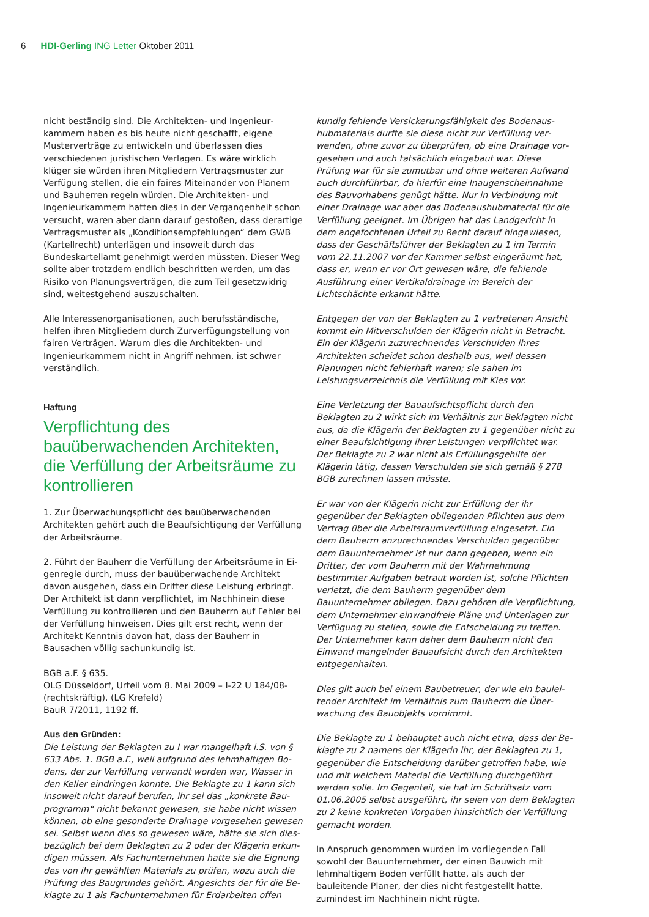6 HDI-Gerling ING Letter Oktober 2011
nicht beständig sind. Die Architekten- und Ingenieur­kammern haben es bis heute nicht geschafft, eigene Muster­verträge zu entwickeln und überlassen dies verschiedenen ju­ristischen Verlagen. Es wäre wirklich klüger sie würden ihren Mitgliedern Vertragsmuster zur Verfügung stellen, die ein faires Miteinander von Planern und Bauherren regeln wür­den. Die Architekten- und Ingenieurkammern hatten dies in der Vergangenheit schon versucht, waren aber dann darauf gestoßen, dass derartige Vertragsmuster als „Konditions­empfehlungen“ dem GWB (Kartellrecht) unterlägen und insoweit durch das Bundeskartellamt genehmigt werden müssten. Dieser Weg sollte aber trotzdem endlich be­schritten werden, um das Risiko von Planungsverträgen, die zum Teil gesetzwidrig sind, weitestgehend auszuschalten.
Alle Interessenorganisationen, auch berufsständische, helfen ihren Mitgliedern durch Zurverfügungstellung von fairen Ver­trägen. Warum dies die Architekten- und Ingenieurkammern nicht in Angriff nehmen, ist schwer verständlich.
Haftung
Verpflichtung des bauüberwachenden Architekten, die Verfüllung der Arbeitsräume zu kontrollieren
1. Zur Überwachungspflicht des bauüberwachenden Architekten gehört auch die Beaufsichtigung der Verfüllung der Arbeitsräume.
2. Führt der Bauherr die Verfüllung der Arbeitsräume in Ei­genregie durch, muss der bauüberwachende Architekt davon ausgehen, dass ein Dritter diese Leistung erbringt. Der Archi­tekt ist dann verpflichtet, im Nachhinein diese Verfüllung zu kontrollieren und den Bauherrn auf Fehler bei der Verfüllung hinweisen. Dies gilt erst recht, wenn der Architekt Kenntnis davon hat, dass der Bauherr in Bausachen völlig sachun­kundig ist.
BGB a.F. § 635.
OLG Düsseldorf, Urteil vom 8. Mai 2009 – I-22 U 184/08- (rechtskräftig). (LG Krefeld)
BauR 7/2011, 1192 ff.
Aus den Gründen:
Die Leistung der Beklagten zu I war mangelhaft i.S. von § 633 Abs. 1. BGB a.F., weil aufgrund des lehmhaltigen Bo­dens, der zur Verfüllung verwandt worden war, Wasser in den Keller eindringen konnte. Die Beklagte zu 1 kann sich insoweit nicht darauf berufen, ihr sei das „konkrete Bau­programm“ nicht bekannt gewesen, sie habe nicht wissen können, ob eine gesonderte Drainage vorgesehen gewesen sei. Selbst wenn dies so gewesen wäre, hätte sie sich dies­bezüglich bei dem Beklagten zu 2 oder der Klägerin erkun­digen müssen. Als Fachunternehmen hatte sie die Eignung des von ihr gewählten Materials zu prüfen, wozu auch die Prüfung des Baugrundes gehört. Angesichts der für die Be­klagte zu 1 als Fachunternehmen für Erdarbeiten offen­
kundig fehlende Versickerungsfähigkeit des Bodenaus­hubmaterials durfte sie diese nicht zur Verfüllung ver­wenden, ohne zuvor zu überprüfen, ob eine Drainage vor­gesehen und auch tatsächlich eingebaut war. Diese Prüfung war für sie zumutbar und ohne weiteren Aufwand auch durchführbar, da hierfür eine Inaugenscheinnahme des Bau­vorhabens genügt hätte. Nur in Verbindung mit einer Drai­nage war aber das Bodenaushubmaterial für die Verfüllung geeignet. Im Übrigen hat das Landgericht in dem angefoch­tenen Urteil zu Recht darauf hingewiesen, dass der Ge­schäftsführer der Beklagten zu 1 im Termin vom 22.11.2007 vor der Kammer selbst eingeräumt hat, dass er, wenn er vor Ort gewesen wäre, die fehlende Ausführung einer Vertikal­drainage im Bereich der Lichtschächte erkannt hätte.
Entgegen der von der Beklagten zu 1 vertretenen Ansicht kommt ein Mitverschulden der Klägerin nicht in Betracht. Ein der Klägerin zuzurechnendes Verschulden ihres Architekten scheidet schon deshalb aus, weil dessen Planungen nicht fehlerhaft waren; sie sahen im Leistungsverzeichnis die Ver­füllung mit Kies vor.
Eine Verletzung der Bauaufsichtspflicht durch den Beklagten zu 2 wirkt sich im Verhältnis zur Beklagten nicht aus, da die Klägerin der Beklagten zu 1 gegenüber nicht zu einer Beauf­sichtigung ihrer Leistungen verpflichtet war. Der Beklagte zu 2 war nicht als Erfüllungsgehilfe der Klägerin tätig, dessen Ver­schulden sie sich gemäß § 278 BGB zurechnen lassen müsste.
Er war von der Klägerin nicht zur Erfüllung der ihr gegenüber der Beklagten obliegenden Pflichten aus dem Vertrag über die Arbeitsraumverfüllung eingesetzt. Ein dem Bauherrn an­zurechnendes Verschulden gegenüber dem Bauunternehmer ist nur dann gegeben, wenn ein Dritter, der vom Bauherrn mit der Wahrnehmung bestimmter Aufgaben betraut wor­den ist, solche Pflichten verletzt, die dem Bauherrn gegen­über dem Bauunternehmer obliegen. Dazu gehören die Ver­pflichtung, dem Unternehmer einwandfreie Pläne und Unter­lagen zur Verfügung zu stellen, sowie die Entscheidung zu treffen. Der Unternehmer kann daher dem Bauherrn nicht den Einwand mangelnder Bauaufsicht durch den Architekten entgegenhalten.
Dies gilt auch bei einem Baubetreuer, der wie ein baulei­tender Architekt im Verhältnis zum Bauherrn die Über­wachung des Bauobjekts vornimmt.
Die Beklagte zu 1 behauptet auch nicht etwa, dass der Be­klagte zu 2 namens der Klägerin ihr, der Beklagten zu 1, gegenüber die Entscheidung darüber getroffen habe, wie und mit welchem Material die Verfüllung durchgeführt werden solle. Im Gegenteil, sie hat im Schriftsatz vom 01.06.2005 selbst ausgeführt, ihr seien von dem Beklagten zu 2 keine konkreten Vorgaben hinsichtlich der Verfüllung gemacht worden.
In Anspruch genommen wurden im vorliegenden Fall sowohl der Bauunternehmer, der einen Bauwich mit lehmhaltigem Boden verfüllt hatte, als auch der bauleitende Planer, der dies nicht festgestellt hatte, zumindest im Nachhinein nicht rügte.